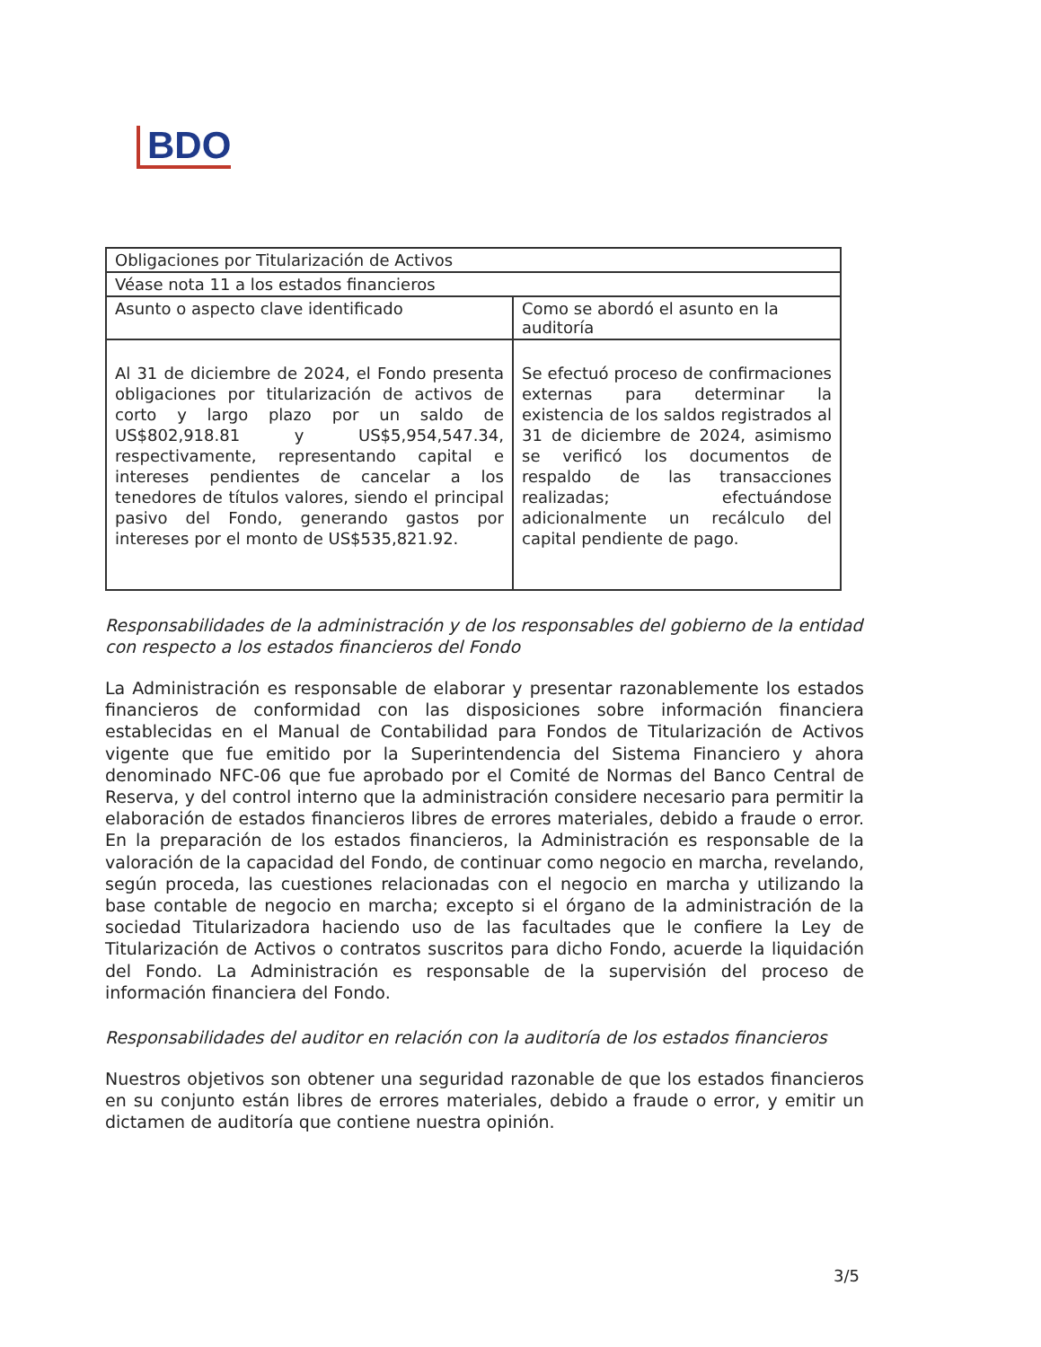BDO
| Obligaciones por Titularización de Activos | |
| Véase nota 11 a los estados financieros | |
| Asunto o aspecto clave identificado | Como se abordó el asunto en la auditoría |
| Al 31 de diciembre de 2024, el Fondo presenta obligaciones por titularización de activos de corto y largo plazo por un saldo de US$802,918.81 y US$5,954,547.34, respectivamente, representando capital e intereses pendientes de cancelar a los tenedores de títulos valores, siendo el principal pasivo del Fondo, generando gastos por intereses por el monto de US$535,821.92. | Se efectuó proceso de confirmaciones externas para determinar la existencia de los saldos registrados al 31 de diciembre de 2024, asimismo se verificó los documentos de respaldo de las transacciones realizadas; efectuándose adicionalmente un recálculo del capital pendiente de pago. |
Responsabilidades de la administración y de los responsables del gobierno de la entidad con respecto a los estados financieros del Fondo
La Administración es responsable de elaborar y presentar razonablemente los estados financieros de conformidad con las disposiciones sobre información financiera establecidas en el Manual de Contabilidad para Fondos de Titularización de Activos vigente que fue emitido por la Superintendencia del Sistema Financiero y ahora denominado NFC-06 que fue aprobado por el Comité de Normas del Banco Central de Reserva, y del control interno que la administración considere necesario para permitir la elaboración de estados financieros libres de errores materiales, debido a fraude o error. En la preparación de los estados financieros, la Administración es responsable de la valoración de la capacidad del Fondo, de continuar como negocio en marcha, revelando, según proceda, las cuestiones relacionadas con el negocio en marcha y utilizando la base contable de negocio en marcha; excepto si el órgano de la administración de la sociedad Titularizadora haciendo uso de las facultades que le confiere la Ley de Titularización de Activos o contratos suscritos para dicho Fondo, acuerde la liquidación del Fondo. La Administración es responsable de la supervisión del proceso de información financiera del Fondo.
Responsabilidades del auditor en relación con la auditoría de los estados financieros
Nuestros objetivos son obtener una seguridad razonable de que los estados financieros en su conjunto están libres de errores materiales, debido a fraude o error, y emitir un dictamen de auditoría que contiene nuestra opinión.
3/5